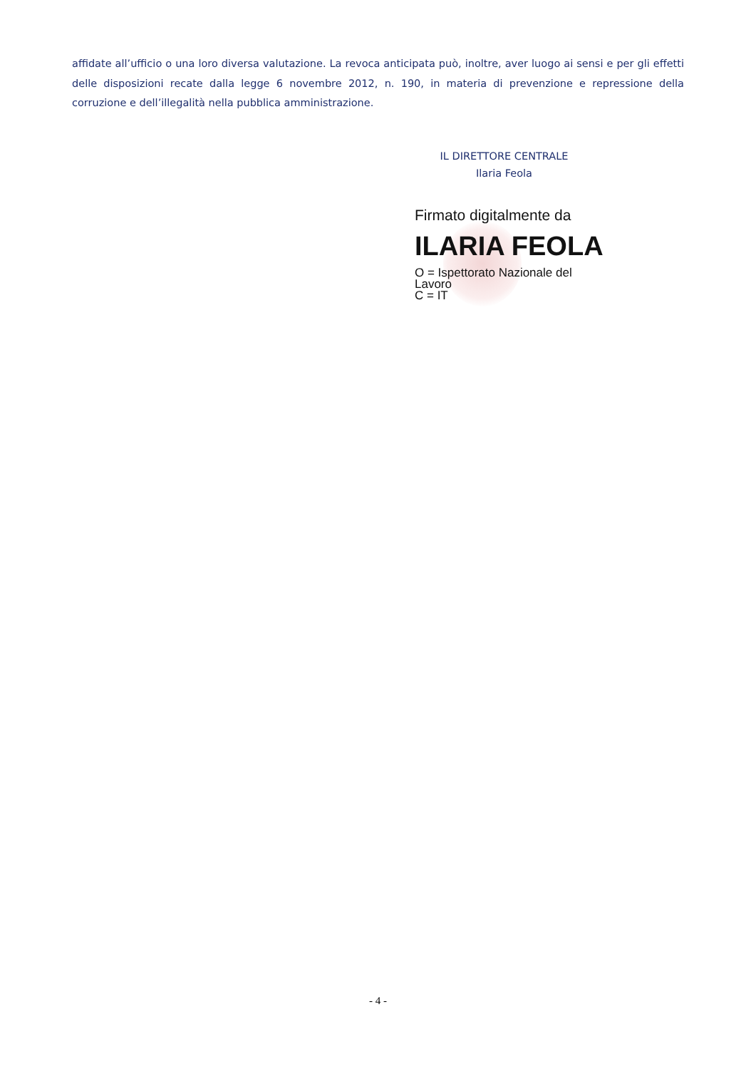affidate all’ufficio o una loro diversa valutazione. La revoca anticipata può, inoltre, aver luogo ai sensi e per gli effetti delle disposizioni recate dalla legge 6 novembre 2012, n. 190, in materia di prevenzione e repressione della corruzione e dell’illegalità nella pubblica amministrazione.
IL DIRETTORE CENTRALE
Ilaria Feola
Firmato digitalmente da
ILARIA FEOLA
O = Ispettorato Nazionale del
Lavoro
C = IT
- 4 -